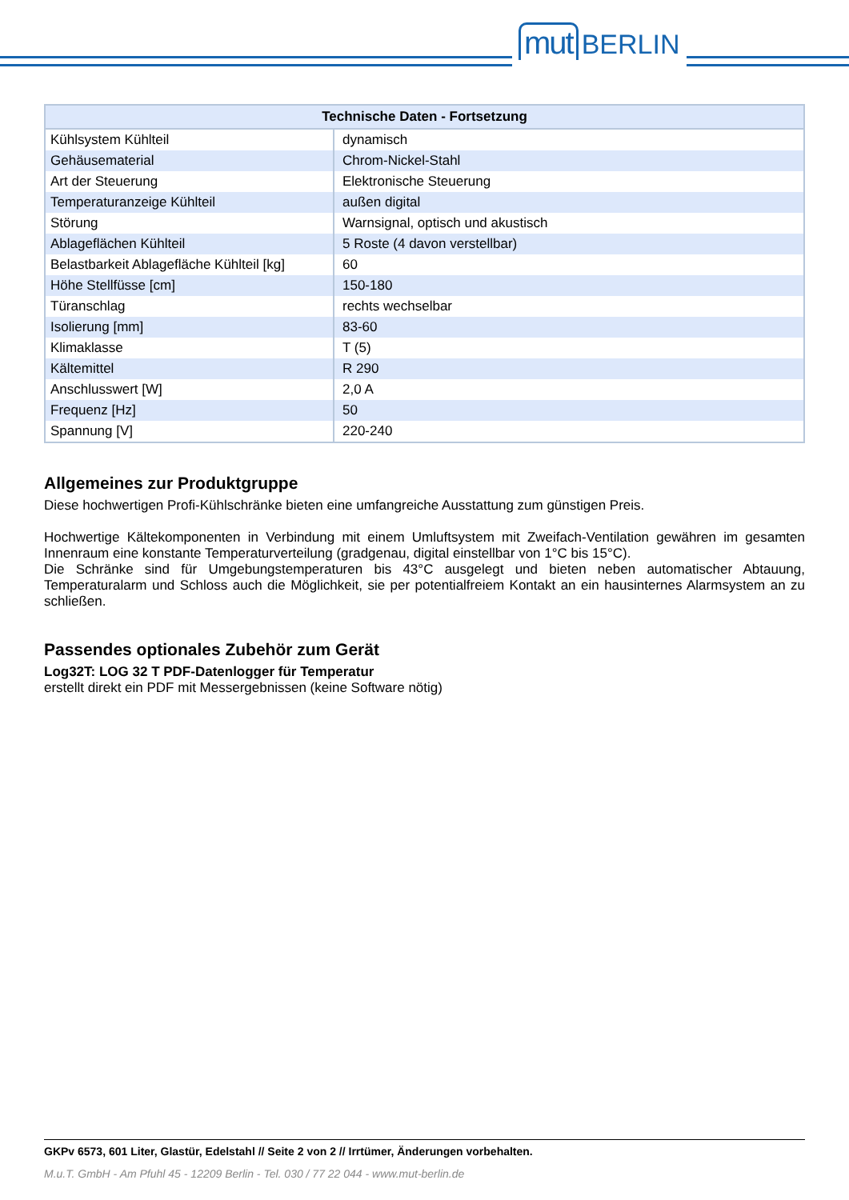mut BERLIN
| Technische Daten - Fortsetzung | |
| --- | --- |
| Kühlsystem Kühlteil | dynamisch |
| Gehäusematerial | Chrom-Nickel-Stahl |
| Art der Steuerung | Elektronische Steuerung |
| Temperaturanzeige Kühlteil | außen digital |
| Störung | Warnsignal, optisch und akustisch |
| Ablageflächen Kühlteil | 5 Roste (4 davon verstellbar) |
| Belastbarkeit Ablagefläche Kühlteil [kg] | 60 |
| Höhe Stellfüsse [cm] | 150-180 |
| Türanschlag | rechts wechselbar |
| Isolierung [mm] | 83-60 |
| Klimaklasse | T (5) |
| Kältemittel | R 290 |
| Anschlusswert [W] | 2,0 A |
| Frequenz [Hz] | 50 |
| Spannung [V] | 220-240 |
Allgemeines zur Produktgruppe
Diese hochwertigen Profi-Kühlschränke bieten eine umfangreiche Ausstattung zum günstigen Preis.
Hochwertige Kältekomponenten in Verbindung mit einem Umluftsystem mit Zweifach-Ventilation gewähren im gesamten Innenraum eine konstante Temperaturverteilung (gradgenau, digital einstellbar von 1°C bis 15°C).
Die Schränke sind für Umgebungstemperaturen bis 43°C ausgelegt und bieten neben automatischer Abtauung, Temperaturalarm und Schloss auch die Möglichkeit, sie per potentialfreiem Kontakt an ein hausinternes Alarmsystem an zu schließen.
Passendes optionales Zubehör zum Gerät
Log32T: LOG 32 T PDF-Datenlogger für Temperatur
erstellt direkt ein PDF mit Messergebnissen (keine Software nötig)
GKPv 6573, 601 Liter, Glastür, Edelstahl // Seite 2 von 2 // Irrtümer, Änderungen vorbehalten.
M.u.T. GmbH - Am Pfuhl 45 - 12209 Berlin - Tel. 030 / 77 22 044 - www.mut-berlin.de